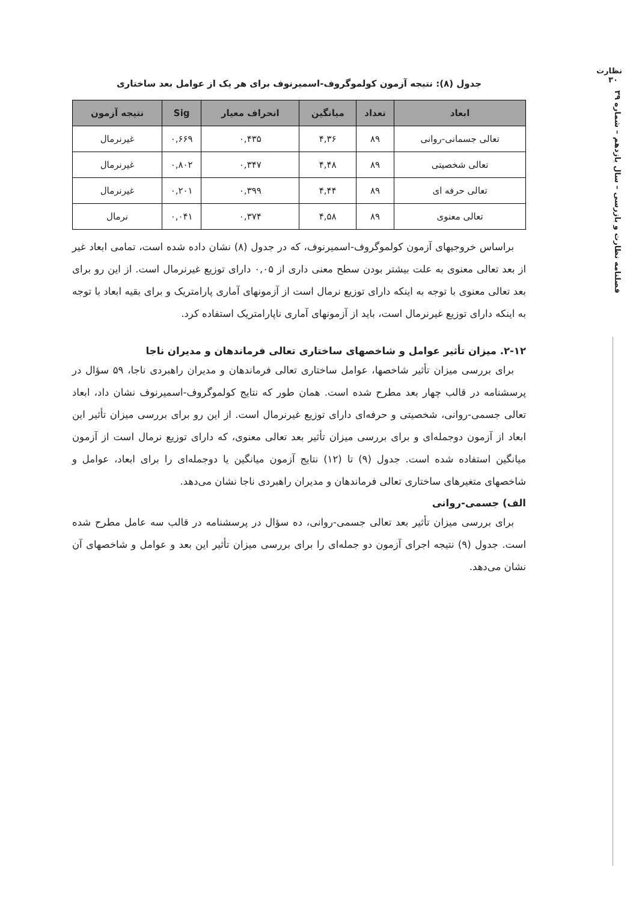نظارت
۳۰
فصلنامه نظارت و بازرسی – سال یازدهم – شماره ۳۹
جدول (۸): نتیجه آزمون کولموگروف-اسمیرنوف برای هر یک از عوامل بعد ساختاری
| ابعاد | تعداد | میانگین | انحراف معیار | Sig | نتیجه آزمون |
| --- | --- | --- | --- | --- | --- |
| تعالی جسمانی-روانی | ۸۹ | ۴,۳۶ | ۰,۴۳۵ | ۰,۶۶۹ | غیرنرمال |
| تعالی شخصیتی | ۸۹ | ۴,۴۸ | ۰,۳۴۷ | ۰,۸۰۲ | غیرنرمال |
| تعالی حرفه ای | ۸۹ | ۴,۴۴ | ۰,۳۹۹ | ۰,۲۰۱ | غیرنرمال |
| تعالی معنوی | ۸۹ | ۴,۵۸ | ۰,۳۷۴ | ۰,۰۴۱ | نرمال |
براساس خروجیهای آزمون کولموگروف-اسمیرنوف، که در جدول (۸) نشان داده شده است، تمامی ابعاد غیر از بعد تعالی معنوی به علت بیشتر بودن سطح معنی داری از ۰,۰۵ دارای توزیع غیرنرمال است. از این رو برای بعد تعالی معنوی با توجه به اینکه دارای توزیع نرمال است از آزمونهای آماری پارامتریک و برای بقیه ابعاد با توجه به اینکه دارای توزیع غیرنرمال است، باید از آزمونهای آماری ناپارامتریک استفاده کرد.
۲-۱۲. میزان تأثیر عوامل و شاخصهای ساختاری تعالی فرماندهان و مدیران ناجا
برای بررسی میزان تأثیر شاخصها، عوامل ساختاری تعالی فرماندهان و مدیران راهبردی ناجا، ۵۹ سؤال در پرسشنامه در قالب چهار بعد مطرح شده است. همان طور که نتایج کولموگروف-اسمیرنوف نشان داد، ابعاد تعالی جسمی-روانی، شخصیتی و حرفه‌ای دارای توزیع غیرنرمال است. از این رو برای بررسی میزان تأثیر این ابعاد از آزمون دوجمله‌ای و برای بررسی میزان تأثیر بعد تعالی معنوی، که دارای توزیع نرمال است از آزمون میانگین استفاده شده است. جدول (۹) تا (۱۲) نتایج آزمون میانگین یا دوجمله‌ای را برای ابعاد، عوامل و شاخصهای متغیرهای ساختاری تعالی فرماندهان و مدیران راهبردی ناجا نشان می‌دهد.
الف) جسمی-روانی
برای بررسی میزان تأثیر بعد تعالی جسمی-روانی، ده سؤال در پرسشنامه در قالب سه عامل مطرح شده است. جدول (۹) نتیجه اجرای آزمون دو جمله‌ای را برای بررسی میزان تأثیر این بعد و عوامل و شاخصهای آن نشان می‌دهد.